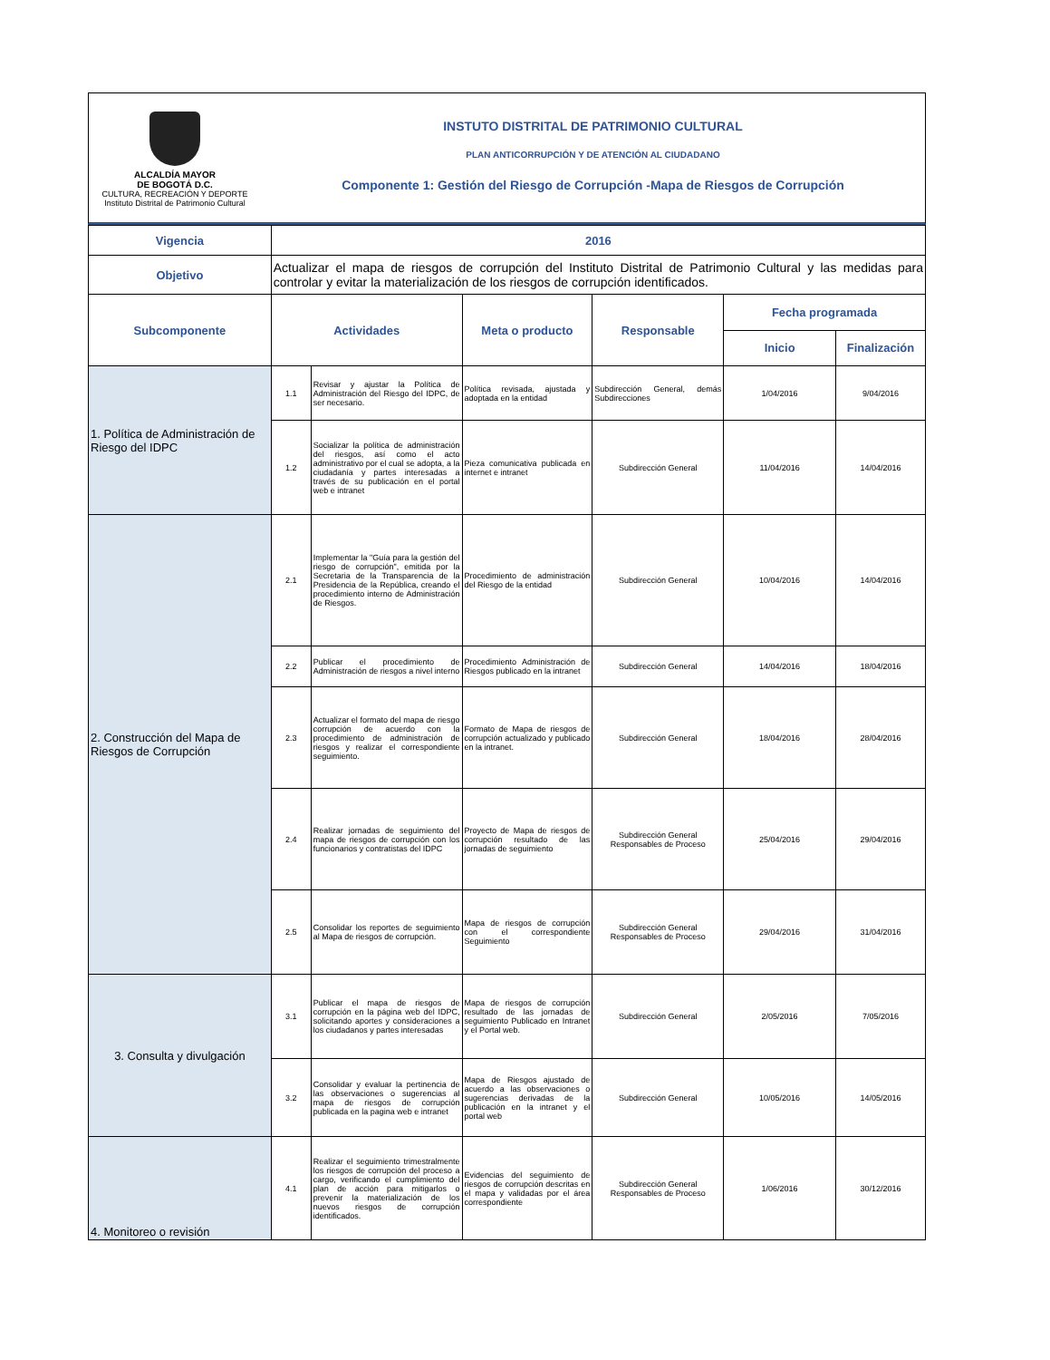ALCALDÍA MAYOR
DE BOGOTÁ D.C.
CULTURA, RECREACIÓN Y DEPORTE
Instituto Distrital de Patrimonio Cultural
INSTUTO DISTRITAL DE PATRIMONIO CULTURAL
PLAN ANTICORRUPCIÓN Y DE ATENCIÓN AL CIUDADANO
Componente 1: Gestión del Riesgo de Corrupción -Mapa de Riesgos de Corrupción
| Vigencia | 2016 | | | | | |
| --- | --- | --- | --- | --- | --- | --- |
| Objetivo | Actualizar el mapa de riesgos de corrupción del Instituto Distrital de Patrimonio Cultural y las medidas para controlar y evitar la materialización de los riesgos de corrupción identificados. | | | | | |
| Subcomponente | Actividades | | Meta o producto | Responsable | Fecha programada | |
| | | | | | Inicio | Finalización |
| 1. Política de Administración de Riesgo del IDPC | 1.1 | Revisar y ajustar la Política de Administración del Riesgo del IDPC, de ser necesario. | Política revisada, ajustada y adoptada en la entidad | Subdirección General, demás Subdirecciones | 1/04/2016 | 9/04/2016 |
| | 1.2 | Socializar la política de administración del riesgos, así como el acto administrativo por el cual se adopta, a la ciudadanía y partes interesadas a través de su publicación en el portal web e intranet | Pieza comunicativa publicada en internet e intranet | Subdirección General | 11/04/2016 | 14/04/2016 |
| 2. Construcción del Mapa de Riesgos de Corrupción | 2.1 | Implementar la "Guía para la gestión del riesgo de corrupción", emitida por la Secretaria de la Transparencia de la Presidencia de la República, creando el procedimiento interno de Administración de Riesgos. | Procedimiento de administración del Riesgo de la entidad | Subdirección General | 10/04/2016 | 14/04/2016 |
| | 2.2 | Publicar el procedimiento de Administración de riesgos a nivel interno | Procedimiento Administración de Riesgos publicado en la intranet | Subdirección General | 14/04/2016 | 18/04/2016 |
| | 2.3 | Actualizar el formato del mapa de riesgo corrupción de acuerdo con la procedimiento de administración de riesgos y realizar el correspondiente seguimiento. | Formato de Mapa de riesgos de corrupción actualizado y publicado en la intranet. | Subdirección General | 18/04/2016 | 28/04/2016 |
| | 2.4 | Realizar jornadas de seguimiento del mapa de riesgos de corrupción con los funcionarios y contratistas del IDPC | Proyecto de Mapa de riesgos de corrupción resultado de las jornadas de seguimiento | Subdirección General Responsables de Proceso | 25/04/2016 | 29/04/2016 |
| | 2.5 | Consolidar los reportes de seguimiento al Mapa de riesgos de corrupción. | Mapa de riesgos de corrupción con el correspondiente Seguimiento | Subdirección General Responsables de Proceso | 29/04/2016 | 31/04/2016 |
| 3. Consulta y divulgación | 3.1 | Publicar el mapa de riesgos de corrupción en la página web del IDPC, solicitando aportes y consideraciones a los ciudadanos y partes interesadas | Mapa de riesgos de corrupción resultado de las jornadas de seguimiento Publicado en Intranet y el Portal web. | Subdirección General | 2/05/2016 | 7/05/2016 |
| | 3.2 | Consolidar y evaluar la pertinencia de las observaciones o sugerencias al mapa de riesgos de corrupción publicada en la pagina web e intranet | Mapa de Riesgos ajustado de acuerdo a las observaciones o sugerencias derivadas de la publicación en la intranet y el portal web | Subdirección General | 10/05/2016 | 14/05/2016 |
| 4. Monitoreo o revisión | 4.1 | Realizar el seguimiento trimestralmente los riesgos de corrupción del proceso a cargo, verificando el cumplimiento del plan de acción para mitigarlos o prevenir la materialización de los nuevos riesgos de corrupción identificados. | Evidencias del seguimiento de riesgos de corrupción descritas en el mapa y validadas por el área correspondiente | Subdirección General Responsables de Proceso | 1/06/2016 | 30/12/2016 |